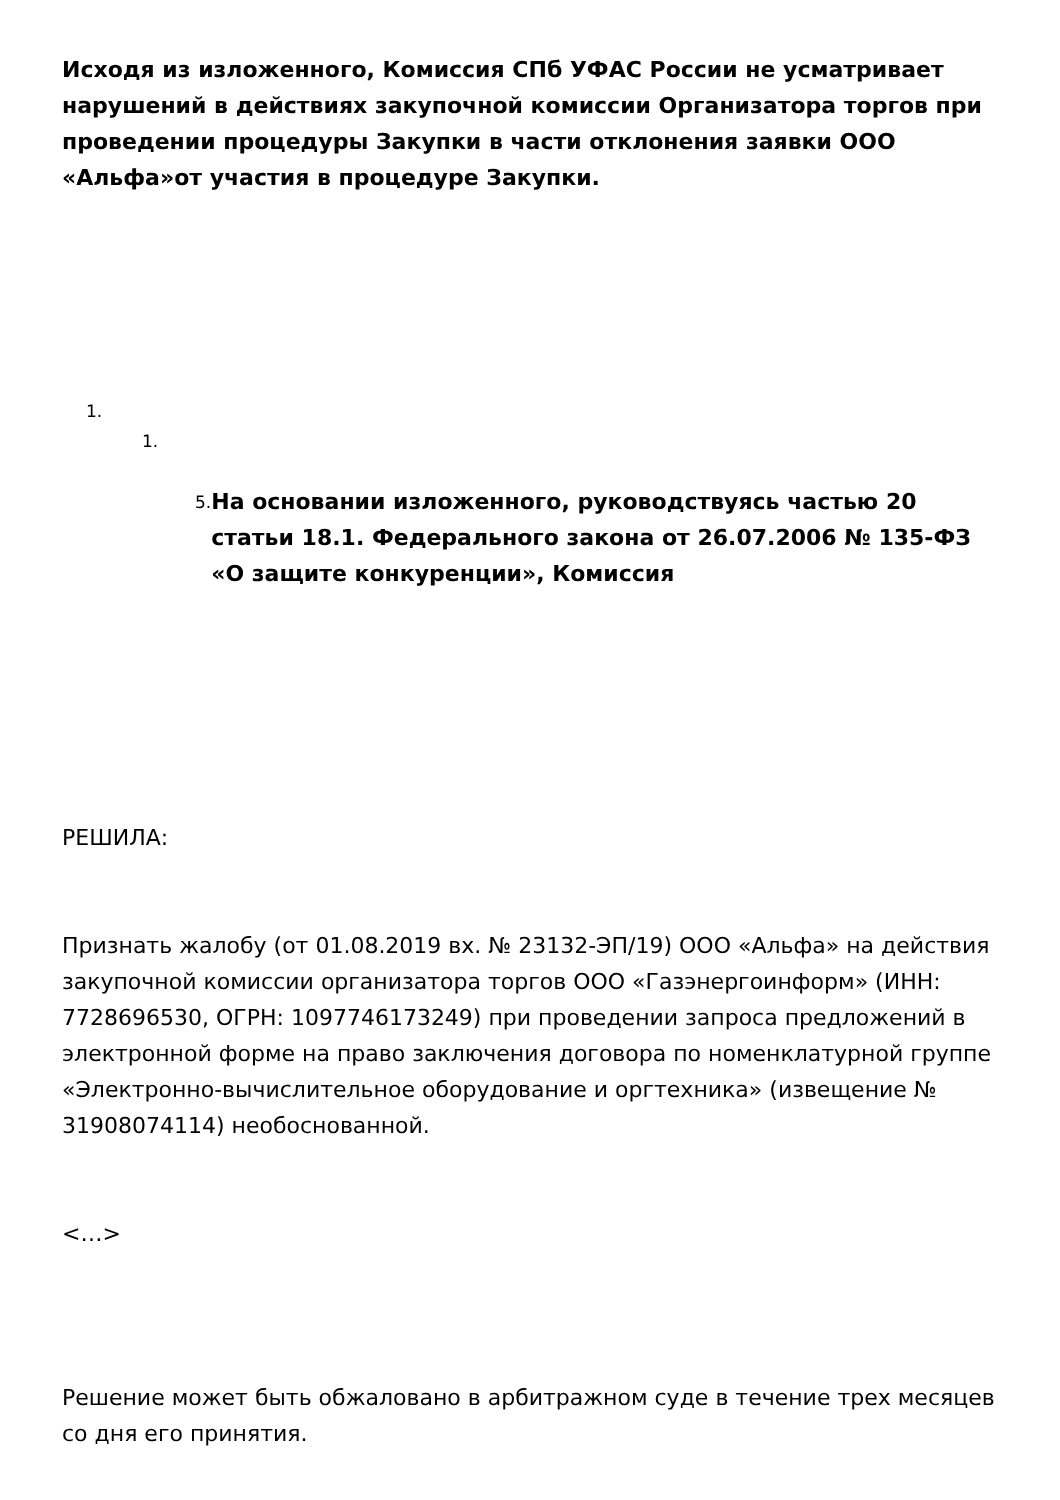Исходя из изложенного, Комиссия СПб УФАС России не усматривает нарушений в действиях закупочной комиссии Организатора торгов при проведении процедуры Закупки в части отклонения заявки ООО «Альфа»от участия в процедуре Закупки.
1.
1.
5.
На основании изложенного, руководствуясь частью 20 статьи 18.1. Федерального закона от 26.07.2006 № 135-ФЗ «О защите конкуренции», Комиссия
РЕШИЛА:
Признать жалобу (от 01.08.2019 вх. № 23132-ЭП/19) ООО «Альфа» на действия закупочной комиссии организатора торгов ООО «Газэнергоинформ» (ИНН: 7728696530, ОГРН: 1097746173249) при проведении запроса предложений в электронной форме на право заключения договора по номенклатурной группе «Электронно-вычислительное оборудование и оргтехника» (извещение № 31908074114) необоснованной.
<…>
Решение может быть обжаловано в арбитражном суде в течение трех месяцев со дня его принятия.